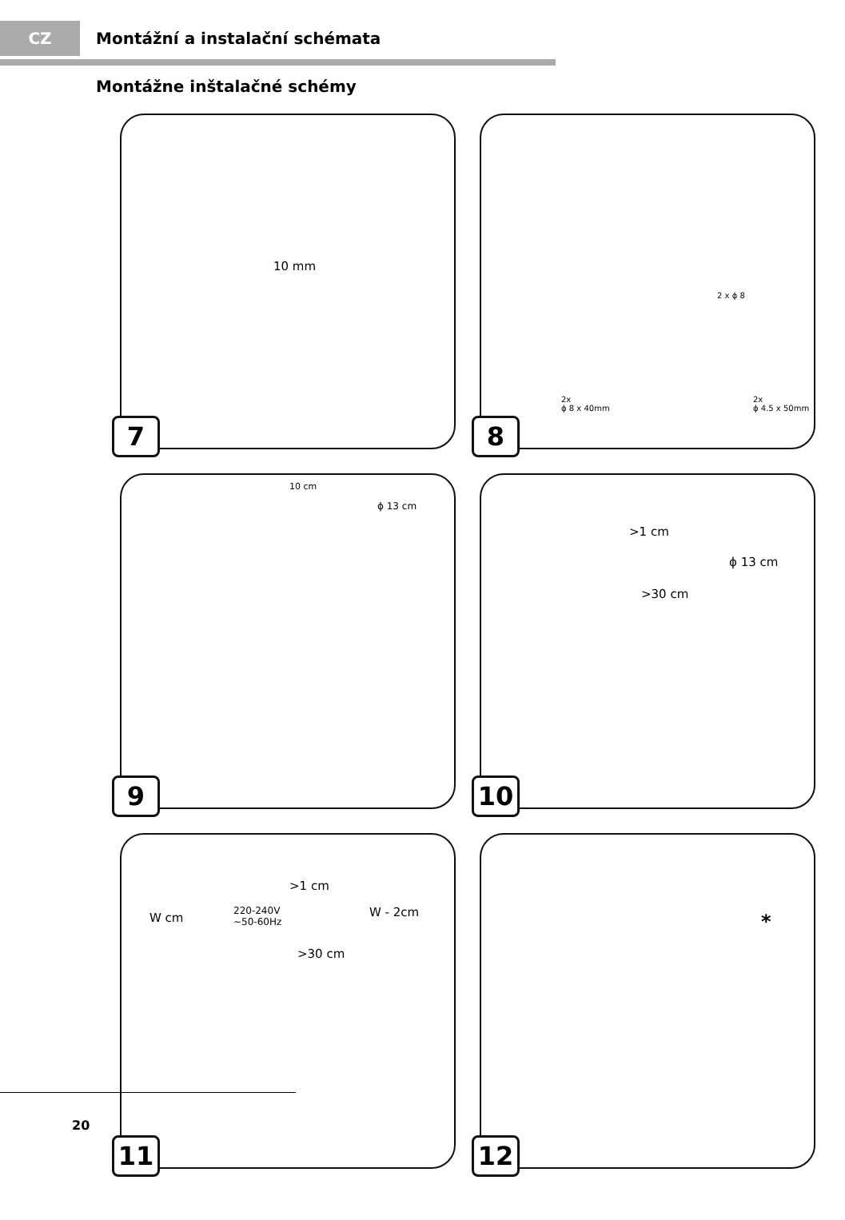CZ
Montážní a instalační schémata
Montážne inštalačné schémy
10 mm
7
2 x ϕ 8
2x
ϕ 8 x 40mm
2x
ϕ 4.5 x 50mm
8
10 cm
ϕ 13 cm
9
>1 cm
ϕ 13 cm
>30 cm
10
W cm
>1 cm
220-240V
~50-60Hz
W - 2cm
>30 cm
11
*
12
20